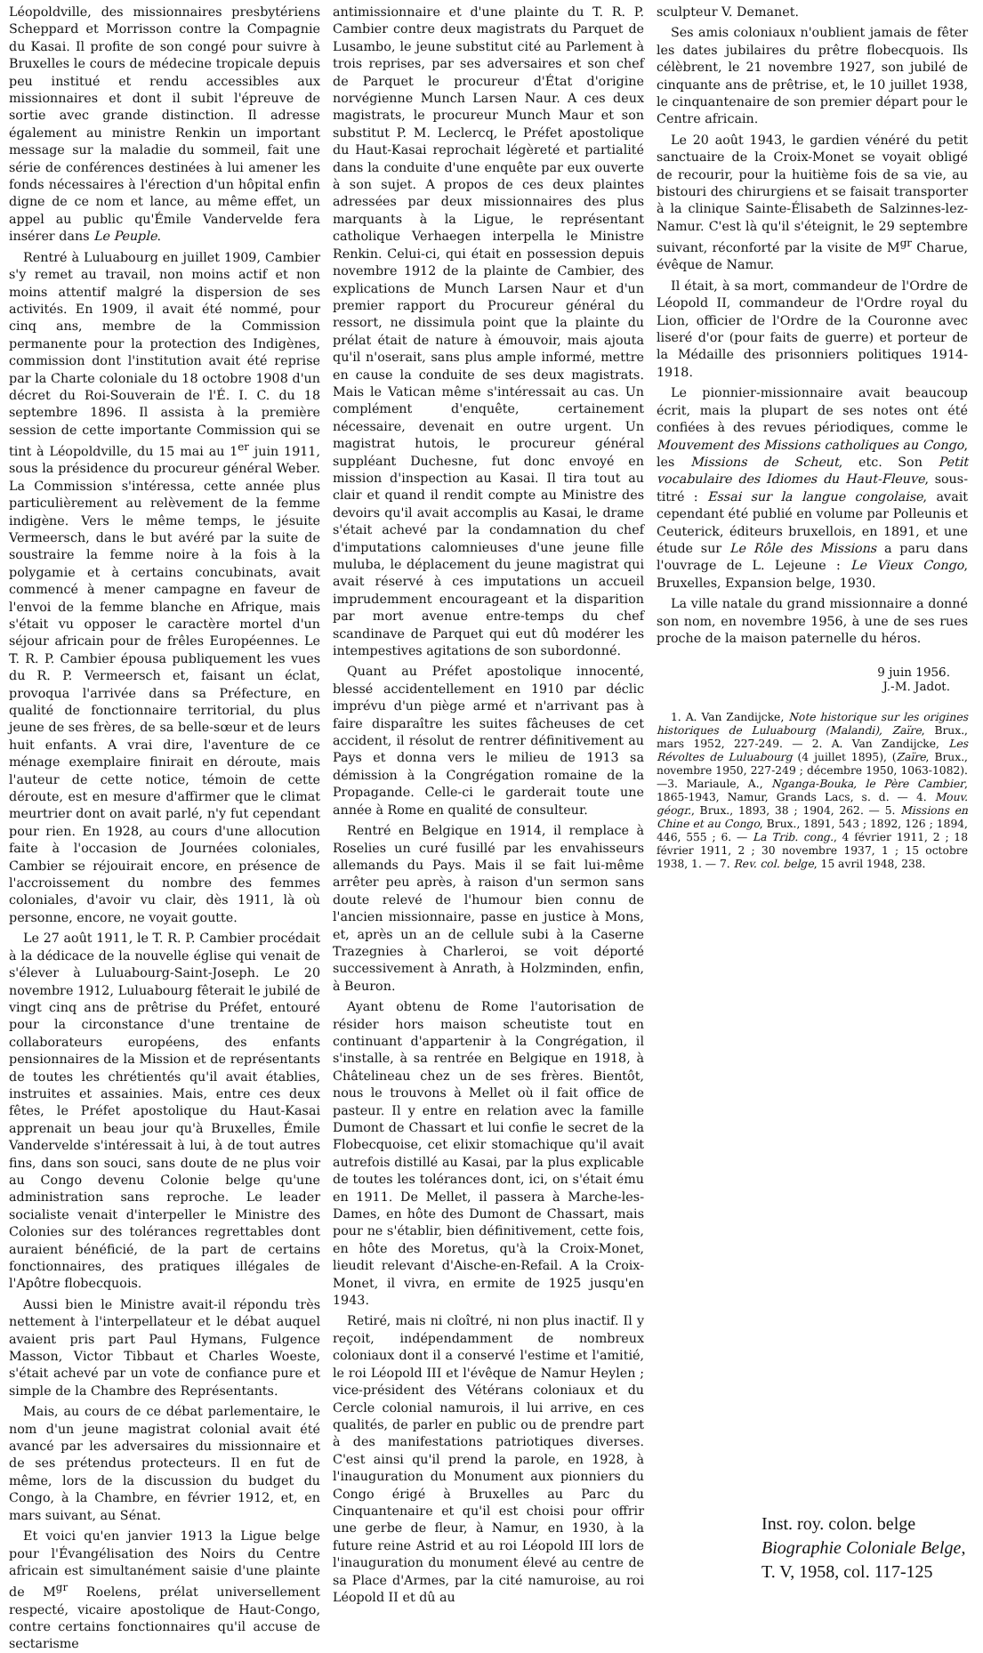Léopoldville, des missionnaires presbytériens Scheppard et Morrisson contre la Compagnie du Kasai. Il profite de son congé pour suivre à Bruxelles le cours de médecine tropicale depuis peu institué et rendu accessibles aux missionnaires et dont il subit l'épreuve de sortie avec grande distinction. Il adresse également au ministre Renkin un important message sur la maladie du sommeil, fait une série de conférences destinées à lui amener les fonds nécessaires à l'érection d'un hôpital enfin digne de ce nom et lance, au même effet, un appel au public qu'Émile Vandervelde fera insérer dans Le Peuple.
Rentré à Luluabourg en juillet 1909, Cambier s'y remet au travail, non moins actif et non moins attentif malgré la dispersion de ses activités. En 1909, il avait été nommé, pour cinq ans, membre de la Commission permanente pour la protection des Indigènes, commission dont l'institution avait été reprise par la Charte coloniale du 18 octobre 1908 d'un décret du Roi-Souverain de l'É. I. C. du 18 septembre 1896. Il assista à la première session de cette importante Commission qui se tint à Léopoldville, du 15 mai au 1<sup>er</sup> juin 1911, sous la présidence du procureur général Weber. La Commission s'intéressa, cette année plus particulièrement au relèvement de la femme indigène. Vers le même temps, le jésuite Vermeersch, dans le but avéré par la suite de soustraire la femme noire à la fois à la polygamie et à certains concubinats, avait commencé à mener campagne en faveur de l'envoi de la femme blanche en Afrique, mais s'était vu opposer le caractère mortel d'un séjour africain pour de frêles Européennes. Le T. R. P. Cambier épousa publiquement les vues du R. P. Vermeersch et, faisant un éclat, provoqua l'arrivée dans sa Préfecture, en qualité de fonctionnaire territorial, du plus jeune de ses frères, de sa belle-sœur et de leurs huit enfants. A vrai dire, l'aventure de ce ménage exemplaire finirait en déroute, mais l'auteur de cette notice, témoin de cette déroute, est en mesure d'affirmer que le climat meurtrier dont on avait parlé, n'y fut cependant pour rien. En 1928, au cours d'une allocution faite à l'occasion de Journées coloniales, Cambier se réjouirait encore, en présence de l'accroissement du nombre des femmes coloniales, d'avoir vu clair, dès 1911, là où personne, encore, ne voyait goutte.
Le 27 août 1911, le T. R. P. Cambier procédait à la dédicace de la nouvelle église qui venait de s'élever à Luluabourg-Saint-Joseph. Le 20 novembre 1912, Luluabourg fêterait le jubilé de vingt cinq ans de prêtrise du Préfet, entouré pour la circonstance d'une trentaine de collaborateurs européens, des enfants pensionnaires de la Mission et de représentants de toutes les chrétientés qu'il avait établies, instruites et assainies. Mais, entre ces deux fêtes, le Préfet apostolique du Haut-Kasai apprenait un beau jour qu'à Bruxelles, Émile Vandervelde s'intéressait à lui, à de tout autres fins, dans son souci, sans doute de ne plus voir au Congo devenu Colonie belge qu'une administration sans reproche. Le leader socialiste venait d'interpeller le Ministre des Colonies sur des tolérances regrettables dont auraient bénéficié, de la part de certains fonctionnaires, des pratiques illégales de l'Apôtre flobecquois.
Aussi bien le Ministre avait-il répondu très nettement à l'interpellateur et le débat auquel avaient pris part Paul Hymans, Fulgence Masson, Victor Tibbaut et Charles Woeste, s'était achevé par un vote de confiance pure et simple de la Chambre des Représentants.
Mais, au cours de ce débat parlementaire, le nom d'un jeune magistrat colonial avait été avancé par les adversaires du missionnaire et de ses prétendus protecteurs. Il en fut de même, lors de la discussion du budget du Congo, à la Chambre, en février 1912, et, en mars suivant, au Sénat.
Et voici qu'en janvier 1913 la Ligue belge pour l'Évangélisation des Noirs du Centre africain est simultanément saisie d'une plainte de M<sup>gr</sup> Roelens, prélat universellement respecté, vicaire apostolique de Haut-Congo, contre certains fonctionnaires qu'il accuse de sectarisme
antimissionnaire et d'une plainte du T. R. P. Cambier contre deux magistrats du Parquet de Lusambo, le jeune substitut cité au Parlement à trois reprises, par ses adversaires et son chef de Parquet le procureur d'État d'origine norvégienne Munch Larsen Naur. A ces deux magistrats, le procureur Munch Maur et son substitut P. M. Leclercq, le Préfet apostolique du Haut-Kasai reprochait légèreté et partialité dans la conduite d'une enquête par eux ouverte à son sujet. A propos de ces deux plaintes adressées par deux missionnaires des plus marquants à la Ligue, le représentant catholique Verhaegen interpella le Ministre Renkin. Celui-ci, qui était en possession depuis novembre 1912 de la plainte de Cambier, des explications de Munch Larsen Naur et d'un premier rapport du Procureur général du ressort, ne dissimula point que la plainte du prélat était de nature à émouvoir, mais ajouta qu'il n'oserait, sans plus ample informé, mettre en cause la conduite de ses deux magistrats. Mais le Vatican même s'intéressait au cas. Un complément d'enquête, certainement nécessaire, devenait en outre urgent. Un magistrat hutois, le procureur général suppléant Duchesne, fut donc envoyé en mission d'inspection au Kasai. Il tira tout au clair et quand il rendit compte au Ministre des devoirs qu'il avait accomplis au Kasai, le drame s'était achevé par la condamnation du chef d'imputations calomnieuses d'une jeune fille muluba, le déplacement du jeune magistrat qui avait réservé à ces imputations un accueil imprudemment encourageant et la disparition par mort avenue entre-temps du chef scandinave de Parquet qui eut dû modérer les intempestives agitations de son subordonné.
Quant au Préfet apostolique innocenté, blessé accidentellement en 1910 par déclic imprévu d'un piège armé et n'arrivant pas à faire disparaître les suites fâcheuses de cet accident, il résolut de rentrer définitivement au Pays et donna vers le milieu de 1913 sa démission à la Congrégation romaine de la Propagande. Celle-ci le garderait toute une année à Rome en qualité de consulteur.
Rentré en Belgique en 1914, il remplace à Roselies un curé fusillé par les envahisseurs allemands du Pays. Mais il se fait lui-même arrêter peu après, à raison d'un sermon sans doute relevé de l'humour bien connu de l'ancien missionnaire, passe en justice à Mons, et, après un an de cellule subi à la Caserne Trazegnies à Charleroi, se voit déporté successivement à Anrath, à Holzminden, enfin, à Beuron.
Ayant obtenu de Rome l'autorisation de résider hors maison scheutiste tout en continuant d'appartenir à la Congrégation, il s'installe, à sa rentrée en Belgique en 1918, à Châtelineau chez un de ses frères. Bientôt, nous le trouvons à Mellet où il fait office de pasteur. Il y entre en relation avec la famille Dumont de Chassart et lui confie le secret de la Flobecquoise, cet elixir stomachique qu'il avait autrefois distillé au Kasai, par la plus explicable de toutes les tolérances dont, ici, on s'était ému en 1911. De Mellet, il passera à Marche-les-Dames, en hôte des Dumont de Chassart, mais pour ne s'établir, bien définitivement, cette fois, en hôte des Moretus, qu'à la Croix-Monet, lieudit relevant d'Aische-en-Refail. A la Croix-Monet, il vivra, en ermite de 1925 jusqu'en 1943.
Retiré, mais ni cloîtré, ni non plus inactif. Il y reçoit, indépendamment de nombreux coloniaux dont il a conservé l'estime et l'amitié, le roi Léopold III et l'évêque de Namur Heylen ; vice-président des Vétérans coloniaux et du Cercle colonial namurois, il lui arrive, en ces qualités, de parler en public ou de prendre part à des manifestations patriotiques diverses. C'est ainsi qu'il prend la parole, en 1928, à l'inauguration du Monument aux pionniers du Congo érigé à Bruxelles au Parc du Cinquantenaire et qu'il est choisi pour offrir une gerbe de fleur, à Namur, en 1930, à la future reine Astrid et au roi Léopold III lors de l'inauguration du monument élevé au centre de sa Place d'Armes, par la cité namuroise, au roi Léopold II et dû au
sculpteur V. Demanet.
Ses amis coloniaux n'oublient jamais de fêter les dates jubilaires du prêtre flobecquois. Ils célèbrent, le 21 novembre 1927, son jubilé de cinquante ans de prêtrise, et, le 10 juillet 1938, le cinquantenaire de son premier départ pour le Centre africain.
Le 20 août 1943, le gardien vénéré du petit sanctuaire de la Croix-Monet se voyait obligé de recourir, pour la huitième fois de sa vie, au bistouri des chirurgiens et se faisait transporter à la clinique Sainte-Élisabeth de Salzinnes-lez-Namur. C'est là qu'il s'éteignit, le 29 septembre suivant, réconforté par la visite de M<sup>gr</sup> Charue, évêque de Namur.
Il était, à sa mort, commandeur de l'Ordre de Léopold II, commandeur de l'Ordre royal du Lion, officier de l'Ordre de la Couronne avec liseré d'or (pour faits de guerre) et porteur de la Médaille des prisonniers politiques 1914-1918.
Le pionnier-missionnaire avait beaucoup écrit, mais la plupart de ses notes ont été confiées à des revues périodiques, comme le Mouvement des Missions catholiques au Congo, les Missions de Scheut, etc. Son Petit vocabulaire des Idiomes du Haut-Fleuve, sous-titré : Essai sur la langue congolaise, avait cependant été publié en volume par Polleunis et Ceuterick, éditeurs bruxellois, en 1891, et une étude sur Le Rôle des Missions a paru dans l'ouvrage de L. Lejeune : Le Vieux Congo, Bruxelles, Expansion belge, 1930.
La ville natale du grand missionnaire a donné son nom, en novembre 1956, à une de ses rues proche de la maison paternelle du héros.
9 juin 1956.
J.-M. Jadot.
1. A. Van Zandijcke, Note historique sur les origines historiques de Luluabourg (Malandi), Zaïre, Brux., mars 1952, 227-249. — 2. A. Van Zandijcke, Les Révoltes de Luluabourg (4 juillet 1895), (Zaïre, Brux., novembre 1950, 227-249 ; décembre 1950, 1063-1082). —3. Mariaule, A., Nganga-Bouka, le Père Cambier, 1865-1943, Namur, Grands Lacs, s. d. — 4. Mouv. géogr., Brux., 1893, 38 ; 1904, 262. — 5. Missions en Chine et au Congo, Brux., 1891, 543 ; 1892, 126 ; 1894, 446, 555 ; 6. — La Trib. cong., 4 février 1911, 2 ; 18 février 1911, 2 ; 30 novembre 1937, 1 ; 15 octobre 1938, 1. — 7. Rev. col. belge, 15 avril 1948, 238.
Inst. roy. colon. belge
Biographie Coloniale Belge,
T. V, 1958, col. 117-125